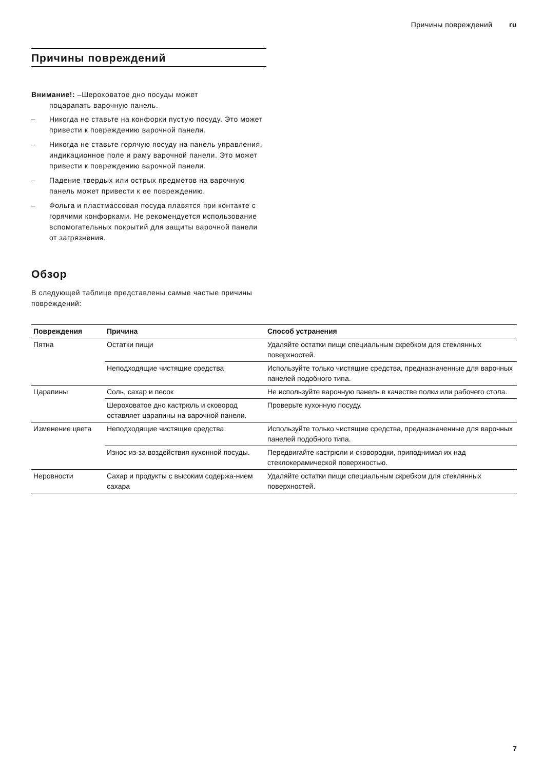Причины повреждений ru
Причины повреждений
Внимание!: –Шероховатое дно посуды может
поцарапать варочную панель.
– Никогда не ставьте на конфорки пустую посуду. Это может привести к повреждению варочной панели.
– Никогда не ставьте горячую посуду на панель управления, индикационное поле и раму варочной панели. Это может привести к повреждению варочной панели.
– Падение твердых или острых предметов на варочную панель может привести к ее повреждению.
– Фольга и пластмассовая посуда плавятся при контакте с горячими конфорками. Не рекомендуется использование вспомогательных покрытий для защиты варочной панели от загрязнения.
Обзор
В следующей таблице представлены самые частые причины повреждений:
| Повреждения | Причина | Способ устранения |
| --- | --- | --- |
| Пятна | Остатки пищи | Удаляйте остатки пищи специальным скребком для стеклянных поверхностей. |
| | Неподходящие чистящие средства | Используйте только чистящие средства, предназначенные для варочных панелей подобного типа. |
| Царапины | Соль, сахар и песок | Не используйте варочную панель в качестве полки или рабочего стола. |
| | Шероховатое дно кастрюль и сковород оставляет царапины на варочной панели. | Проверьте кухонную посуду. |
| Изменение цвета | Неподходящие чистящие средства | Используйте только чистящие средства, предназначенные для варочных панелей подобного типа. |
| | Износ из-за воздействия кухонной посуды. | Передвигайте кастрюли и сковородки, приподнимая их над стеклокерамической поверхностью. |
| Неровности | Сахар и продукты с высоким содержа-нием сахара | Удаляйте остатки пищи специальным скребком для стеклянных поверхностей. |
7